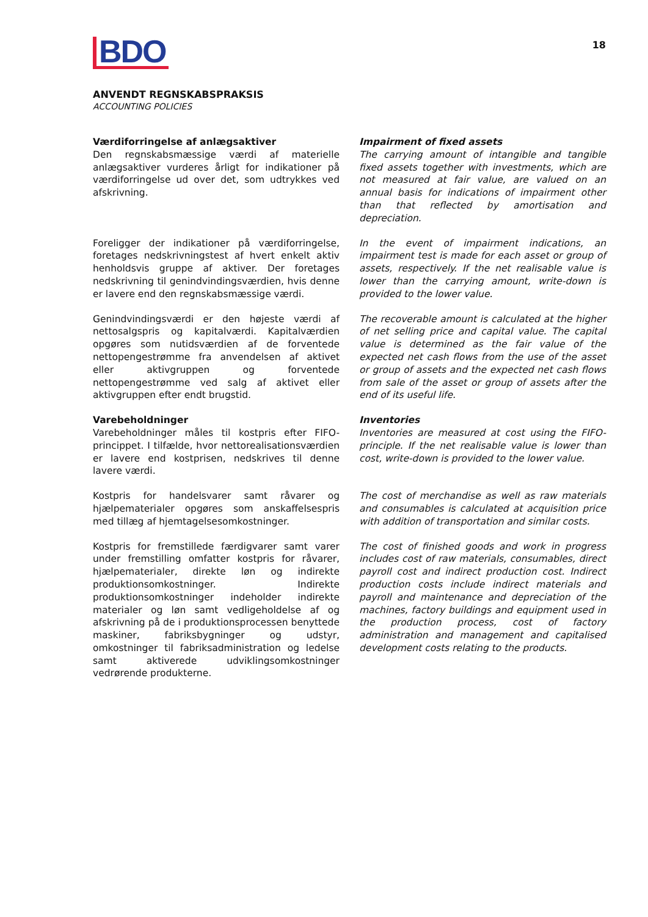BDO 18
ANVENDT REGNSKABSPRAKSIS
ACCOUNTING POLICIES
Værdiforringelse af anlægsaktiver
Den regnskabsmæssige værdi af materielle anlægsaktiver vurderes årligt for indikationer på værdiforringelse ud over det, som udtrykkes ved afskrivning.
Impairment of fixed assets
The carrying amount of intangible and tangible fixed assets together with investments, which are not measured at fair value, are valued on an annual basis for indications of impairment other than that reflected by amortisation and depreciation.
Foreligger der indikationer på værdiforringelse, foretages nedskrivningstest af hvert enkelt aktiv henholdsvis gruppe af aktiver. Der foretages nedskrivning til genindvindingsværdien, hvis denne er lavere end den regnskabsmæssige værdi.
In the event of impairment indications, an impairment test is made for each asset or group of assets, respectively. If the net realisable value is lower than the carrying amount, write-down is provided to the lower value.
Genindvindingsværdi er den højeste værdi af nettosalgspris og kapitalværdi. Kapitalværdien opgøres som nutidsværdien af de forventede nettopengestrømme fra anvendelsen af aktivet eller aktivgruppen og forventede nettopengestrømme ved salg af aktivet eller aktivgruppen efter endt brugstid.
The recoverable amount is calculated at the higher of net selling price and capital value. The capital value is determined as the fair value of the expected net cash flows from the use of the asset or group of assets and the expected net cash flows from sale of the asset or group of assets after the end of its useful life.
Varebeholdninger
Varebeholdninger måles til kostpris efter FIFO-princippet. I tilfælde, hvor nettorealisationsværdien er lavere end kostprisen, nedskrives til denne lavere værdi.
Inventories
Inventories are measured at cost using the FIFO-principle. If the net realisable value is lower than cost, write-down is provided to the lower value.
Kostpris for handelsvarer samt råvarer og hjælpematerialer opgøres som anskaffelsespris med tillæg af hjemtagelsesomkostninger.
The cost of merchandise as well as raw materials and consumables is calculated at acquisition price with addition of transportation and similar costs.
Kostpris for fremstillede færdigvarer samt varer under fremstilling omfatter kostpris for råvarer, hjælpematerialer, direkte løn og indirekte produktionsomkostninger. Indirekte produktionsomkostninger indeholder indirekte materialer og løn samt vedligeholdelse af og afskrivning på de i produktionsprocessen benyttede maskiner, fabriksbygninger og udstyr, omkostninger til fabriksadministration og ledelse samt aktiverede udviklingsomkostninger vedrørende produkterne.
The cost of finished goods and work in progress includes cost of raw materials, consumables, direct payroll cost and indirect production cost. Indirect production costs include indirect materials and payroll and maintenance and depreciation of the machines, factory buildings and equipment used in the production process, cost of factory administration and management and capitalised development costs relating to the products.